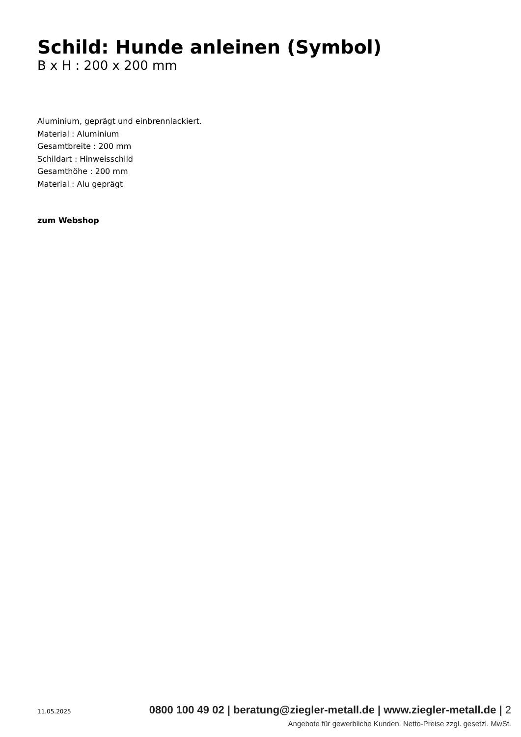Schild: Hunde anleinen (Symbol)
B x H : 200 x 200 mm
Aluminium, geprägt und einbrennlackiert.
Material : Aluminium
Gesamtbreite : 200 mm
Schildart : Hinweisschild
Gesamthöhe : 200 mm
Material : Alu geprägt
zum Webshop
11.05.2025 0800 100 49 02 | beratung@ziegler-metall.de | www.ziegler-metall.de | 2
Angebote für gewerbliche Kunden. Netto-Preise zzgl. gesetzl. MwSt.